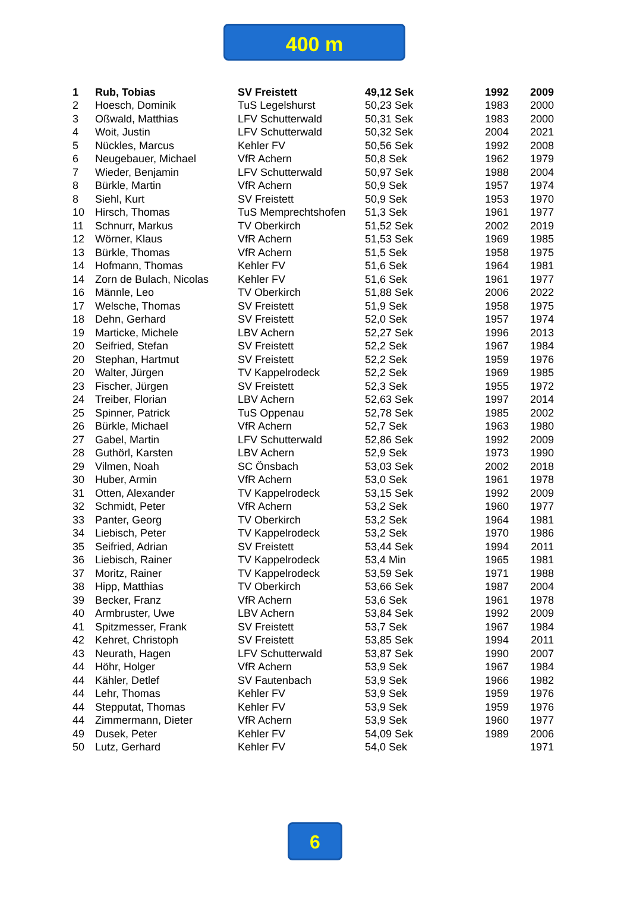400 m
| 1 | Rub, Tobias | SV Freistett | 49,12 Sek | 1992 | 2009 |
| 2 | Hoesch, Dominik | TuS Legelshurst | 50,23 Sek | 1983 | 2000 |
| 3 | Oßwald, Matthias | LFV Schutterwald | 50,31 Sek | 1983 | 2000 |
| 4 | Woit, Justin | LFV Schutterwald | 50,32 Sek | 2004 | 2021 |
| 5 | Nückles, Marcus | Kehler FV | 50,56 Sek | 1992 | 2008 |
| 6 | Neugebauer, Michael | VfR Achern | 50,8 Sek | 1962 | 1979 |
| 7 | Wieder, Benjamin | LFV Schutterwald | 50,97 Sek | 1988 | 2004 |
| 8 | Bürkle, Martin | VfR Achern | 50,9 Sek | 1957 | 1974 |
| 8 | Siehl, Kurt | SV Freistett | 50,9 Sek | 1953 | 1970 |
| 10 | Hirsch, Thomas | TuS Memprechtshofen | 51,3 Sek | 1961 | 1977 |
| 11 | Schnurr, Markus | TV Oberkirch | 51,52 Sek | 2002 | 2019 |
| 12 | Wörner, Klaus | VfR Achern | 51,53 Sek | 1969 | 1985 |
| 13 | Bürkle, Thomas | VfR Achern | 51,5 Sek | 1958 | 1975 |
| 14 | Hofmann, Thomas | Kehler FV | 51,6 Sek | 1964 | 1981 |
| 14 | Zorn de Bulach, Nicolas | Kehler FV | 51,6 Sek | 1961 | 1977 |
| 16 | Männle, Leo | TV Oberkirch | 51,88 Sek | 2006 | 2022 |
| 17 | Welsche, Thomas | SV Freistett | 51,9 Sek | 1958 | 1975 |
| 18 | Dehn, Gerhard | SV Freistett | 52,0 Sek | 1957 | 1974 |
| 19 | Marticke, Michele | LBV Achern | 52,27 Sek | 1996 | 2013 |
| 20 | Seifried, Stefan | SV Freistett | 52,2 Sek | 1967 | 1984 |
| 20 | Stephan, Hartmut | SV Freistett | 52,2 Sek | 1959 | 1976 |
| 20 | Walter, Jürgen | TV Kappelrodeck | 52,2 Sek | 1969 | 1985 |
| 23 | Fischer, Jürgen | SV Freistett | 52,3 Sek | 1955 | 1972 |
| 24 | Treiber, Florian | LBV Achern | 52,63 Sek | 1997 | 2014 |
| 25 | Spinner, Patrick | TuS Oppenau | 52,78 Sek | 1985 | 2002 |
| 26 | Bürkle, Michael | VfR Achern | 52,7 Sek | 1963 | 1980 |
| 27 | Gabel, Martin | LFV Schutterwald | 52,86 Sek | 1992 | 2009 |
| 28 | Guthörl, Karsten | LBV Achern | 52,9 Sek | 1973 | 1990 |
| 29 | Vilmen, Noah | SC Önsbach | 53,03 Sek | 2002 | 2018 |
| 30 | Huber, Armin | VfR Achern | 53,0 Sek | 1961 | 1978 |
| 31 | Otten, Alexander | TV Kappelrodeck | 53,15 Sek | 1992 | 2009 |
| 32 | Schmidt, Peter | VfR Achern | 53,2 Sek | 1960 | 1977 |
| 33 | Panter, Georg | TV Oberkirch | 53,2 Sek | 1964 | 1981 |
| 34 | Liebisch, Peter | TV Kappelrodeck | 53,2 Sek | 1970 | 1986 |
| 35 | Seifried, Adrian | SV Freistett | 53,44 Sek | 1994 | 2011 |
| 36 | Liebisch, Rainer | TV Kappelrodeck | 53,4 Min | 1965 | 1981 |
| 37 | Moritz, Rainer | TV Kappelrodeck | 53,59 Sek | 1971 | 1988 |
| 38 | Hipp, Matthias | TV Oberkirch | 53,66 Sek | 1987 | 2004 |
| 39 | Becker, Franz | VfR Achern | 53,6 Sek | 1961 | 1978 |
| 40 | Armbruster, Uwe | LBV Achern | 53,84 Sek | 1992 | 2009 |
| 41 | Spitzmesser, Frank | SV Freistett | 53,7 Sek | 1967 | 1984 |
| 42 | Kehret, Christoph | SV Freistett | 53,85 Sek | 1994 | 2011 |
| 43 | Neurath, Hagen | LFV Schutterwald | 53,87 Sek | 1990 | 2007 |
| 44 | Höhr, Holger | VfR Achern | 53,9 Sek | 1967 | 1984 |
| 44 | Kähler, Detlef | SV Fautenbach | 53,9 Sek | 1966 | 1982 |
| 44 | Lehr, Thomas | Kehler FV | 53,9 Sek | 1959 | 1976 |
| 44 | Stepputat, Thomas | Kehler FV | 53,9 Sek | 1959 | 1976 |
| 44 | Zimmermann, Dieter | VfR Achern | 53,9 Sek | 1960 | 1977 |
| 49 | Dusek, Peter | Kehler FV | 54,09 Sek | 1989 | 2006 |
| 50 | Lutz, Gerhard | Kehler FV | 54,0 Sek | | 1971 |
6